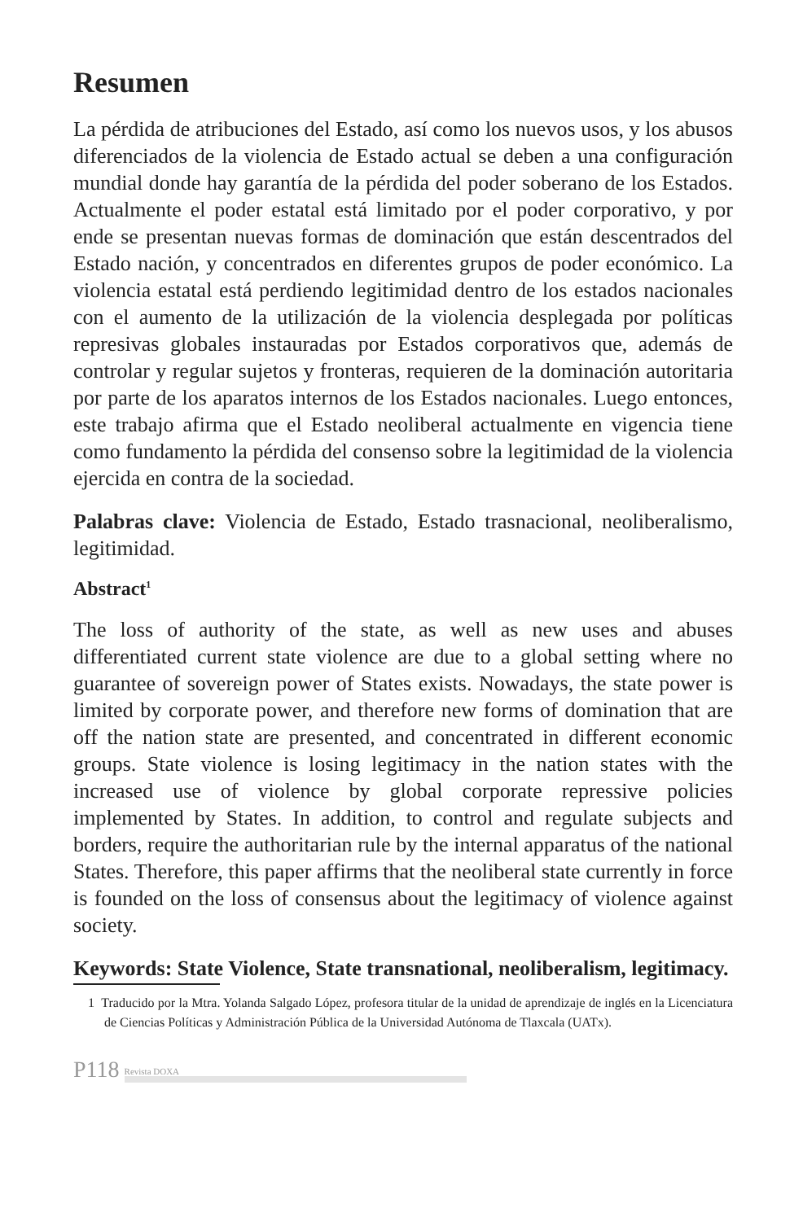Resumen
La pérdida de atribuciones del Estado, así como los nuevos usos, y los abusos diferenciados de la violencia de Estado actual se deben a una configuración mundial donde hay garantía de la pérdida del poder soberano de los Estados. Actualmente el poder estatal está limitado por el poder corporativo, y por ende se presentan nuevas formas de dominación que están descentrados del Estado nación, y concentrados en diferentes grupos de poder económico. La violencia estatal está perdiendo legitimidad dentro de los estados nacionales con el aumento de la utilización de la violencia desplegada por políticas represivas globales instauradas por Estados corporativos que, además de controlar y regular sujetos y fronteras, requieren de la dominación autoritaria por parte de los aparatos internos de los Estados nacionales. Luego entonces, este trabajo afirma que el Estado neoliberal actualmente en vigencia tiene como fundamento la pérdida del consenso sobre la legitimidad de la violencia ejercida en contra de la sociedad.
Palabras clave: Violencia de Estado, Estado trasnacional, neoliberalismo, legitimidad.
Abstract<sup>1</sup>
The loss of authority of the state, as well as new uses and abuses differentiated current state violence are due to a global setting where no guarantee of sovereign power of States exists. Nowadays, the state power is limited by corporate power, and therefore new forms of domination that are off the nation state are presented, and concentrated in different economic groups. State violence is losing legitimacy in the nation states with the increased use of violence by global corporate repressive policies implemented by States. In addition, to control and regulate subjects and borders, require the authoritarian rule by the internal apparatus of the national States. Therefore, this paper affirms that the neoliberal state currently in force is founded on the loss of consensus about the legitimacy of violence against society.
Keywords: State Violence, State transnational, neoliberalism, legitimacy.
1 Traducido por la Mtra. Yolanda Salgado López, profesora titular de la unidad de aprendizaje de inglés en la Licenciatura de Ciencias Políticas y Administración Pública de la Universidad Autónoma de Tlaxcala (UATx).
P118 Revista DOXA